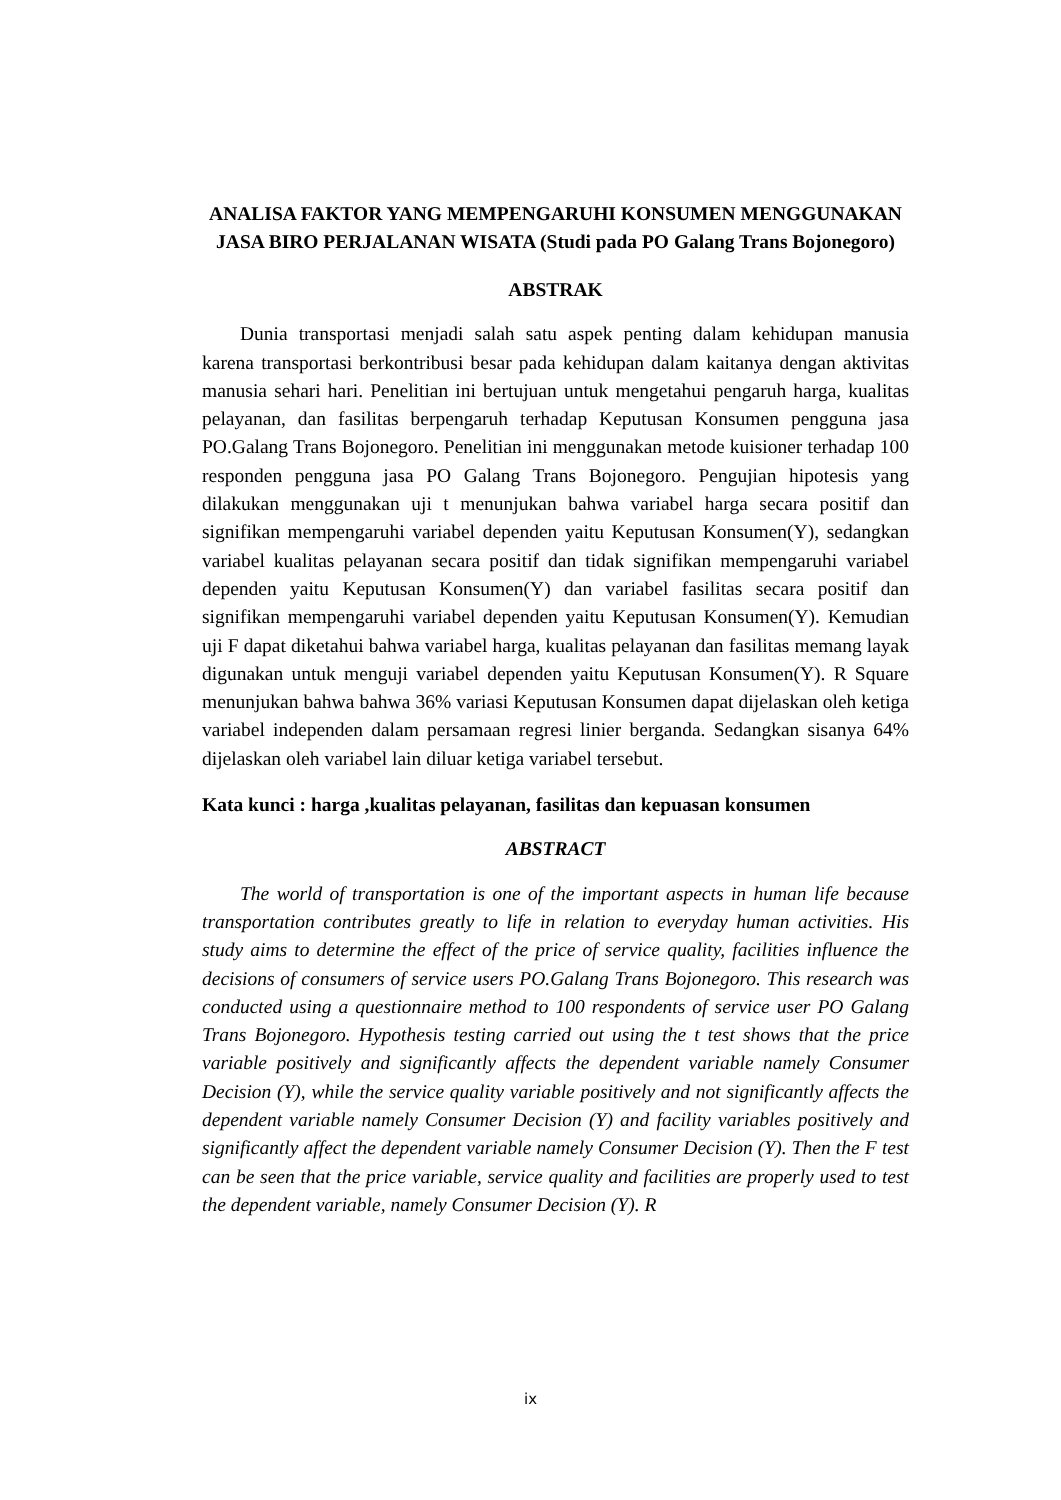ANALISA FAKTOR YANG MEMPENGARUHI KONSUMEN MENGGUNAKAN JASA BIRO PERJALANAN WISATA (Studi pada PO Galang Trans Bojonegoro)
ABSTRAK
Dunia transportasi menjadi salah satu aspek penting dalam kehidupan manusia karena transportasi berkontribusi besar pada kehidupan dalam kaitanya dengan aktivitas manusia sehari hari. Penelitian ini bertujuan untuk mengetahui pengaruh harga, kualitas pelayanan, dan fasilitas berpengaruh terhadap Keputusan Konsumen pengguna jasa PO.Galang Trans Bojonegoro. Penelitian ini menggunakan metode kuisioner terhadap 100 responden pengguna jasa PO Galang Trans Bojonegoro. Pengujian hipotesis yang dilakukan menggunakan uji t menunjukan bahwa variabel harga secara positif dan signifikan mempengaruhi variabel dependen yaitu Keputusan Konsumen(Y), sedangkan variabel kualitas pelayanan secara positif dan tidak signifikan mempengaruhi variabel dependen yaitu Keputusan Konsumen(Y) dan variabel fasilitas secara positif dan signifikan mempengaruhi variabel dependen yaitu Keputusan Konsumen(Y). Kemudian uji F dapat diketahui bahwa variabel harga, kualitas pelayanan dan fasilitas memang layak digunakan untuk menguji variabel dependen yaitu Keputusan Konsumen(Y). R Square menunjukan bahwa bahwa 36% variasi Keputusan Konsumen dapat dijelaskan oleh ketiga variabel independen dalam persamaan regresi linier berganda. Sedangkan sisanya 64% dijelaskan oleh variabel lain diluar ketiga variabel tersebut.
Kata kunci : harga ,kualitas pelayanan, fasilitas dan kepuasan konsumen
ABSTRACT
The world of transportation is one of the important aspects in human life because transportation contributes greatly to life in relation to everyday human activities. His study aims to determine the effect of the price of service quality, facilities influence the decisions of consumers of service users PO.Galang Trans Bojonegoro. This research was conducted using a questionnaire method to 100 respondents of service user PO Galang Trans Bojonegoro. Hypothesis testing carried out using the t test shows that the price variable positively and significantly affects the dependent variable namely Consumer Decision (Y), while the service quality variable positively and not significantly affects the dependent variable namely Consumer Decision (Y) and facility variables positively and significantly affect the dependent variable namely Consumer Decision (Y). Then the F test can be seen that the price variable, service quality and facilities are properly used to test the dependent variable, namely Consumer Decision (Y). R
ix